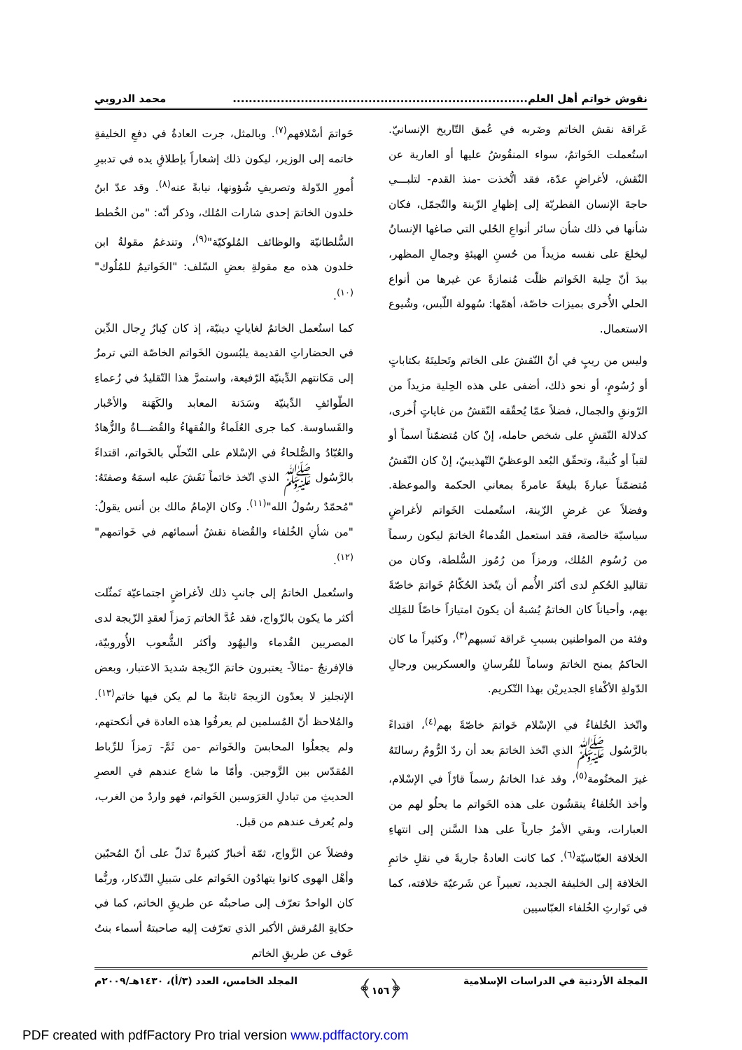نقوش خواتم أهل العلم.......................................................................... محمد الدروبي
عَراقة نقش الخاتم وضَربه في عُمق التّاريخ الإنسانيّ. استُعملت الخَواتمُ، سواء المنقُوشُ عليها أو العارية عن النّقش، لأغراضٍ عدّة، فقد اتُّخذت -منذ القدم- لتلبـــي حاجةَ الإنسان الفطريّة إلى إظهارِ الزّينة والتّجمّل، فكان شأنها في ذلك شأن سائر أنواعِ الحُلي التي صاغها الإنسانُ ليخلعَ على نفسه مزيداً من حُسنِ الهيئةِ وجمالِ المظهر، بيدَ أنّ حِلية الخَواتم ظلّت مُنمازةً عن غيرها من أنواع الحلي الأُخرى بميزات خاصّة، أهمّها: سُهولة اللّبس، وشُيوع الاستعمال.
وليس من ريبٍ في أنّ النّقشَ على الخاتم وتَحليتَهُ بكتاباتٍ أو رُسُومٍ، أو نحو ذلك، أضفى على هذه الحِلية مزيداً من الرّونقِ والجمال، فضلاً عمّا يُحقّقه النّقشُ من غاياتٍ أُخرى، كدلالة النّقشِ على شخص حامله، إنْ كان مُتضمّناً اسماً أو لقباً أو كُنيةً، وتحقّق البُعد الوعظيّ التّهذيبيّ، إنْ كان النّقشُ مُتضمّناً عبارةً بليغةً عامرةً بمعاني الحكمة والموعظة. وفضلاً عن غرضِ الزّينة، استُعملت الخَواتم لأغراضٍ سياسيّة خالصة، فقد استعمل القُدماءُ الخاتمَ ليكون رسماً من رُسُوم المُلك، ورمزاً من رُمُوز السُّلطة، وكان من تقاليدِ الحُكمِ لدى أكثر الأُمم أن يتّخذ الحُكّامُ خَواتمَ خاصّةً بهم، وأحياناً كان الخاتمُ يُشبهُ أن يكونَ امتيازاً خاصّاً للمَلِك وفئة من المواطنين بسببِ عَراقة نَسبهم<sup>(٣)</sup>، وكثيراً ما كان الحاكمُ يمنح الخاتمَ وساماً للفُرسانِ والعسكريين ورجالِ الدّولةِ الأكْفاءِ الجديريْن بهذا التّكريم.
واتّخذ الخُلفاءُ في الإسْلام خَواتمَ خاصّةً بهم<sup>(٤)</sup>، اقتداءً بالرَّسُول ﷺ الذي اتّخذ الخاتمَ بعد أن ردّ الرُّومُ رسالتَهُ غيرَ المختُومة<sup>(٥)</sup>، وقد غدا الخاتمُ رسماً قارّاً في الإسْلام، وأخذ الخُلفاءُ ينقشُون على هذه الخَواتم ما يحلُو لهم من العبارات، وبقي الأمرُ جارياً على هذا السَّنن إلى انتهاءِ الخلافة العبّاسيّة<sup>(٦)</sup>. كما كانت العادةُ جاريةً في نقلِ خاتمِ الخلافة إلى الخليفة الجديد، تعبيراً عن شَرعيّة خلافته، كما في تَوارثِ الخُلفاء العبّاسيين
خَواتمَ أسْلافهم<sup>(٧)</sup>. وبالمثل، جرت العادةُ في دفعِ الخليفةِ خاتمه إلى الوزير، ليكون ذلك إشعاراً بإطلاقِ يده في تدبيرِ أُمورِ الدّولة وتصريفِ شُؤونها، نيابةً عنه<sup>(٨)</sup>. وقد عدّ ابنُ خلدون الخاتمَ إحدى شارات المُلك، وذكر أنّه: "من الخُطط السُّلطانيّة والوظائف المُلوكيّة"<sup>(٩)</sup>، وتندغمُ مقولةُ ابن خلدون هذه مع مقولةِ بعضِ السّلف: "الخَواتيمُ للمُلُوك"<sup>(١٠)</sup>.
كما استُعمل الخاتمُ لغاياتٍ دينيّة، إذ كان كِبارُ رِجال الدِّين في الحضاراتِ القديمة يلبُسون الخَواتم الخاصّة التي ترمزُ إلى مَكانتهم الدِّينيّة الرّفيعة، واستمرَّ هذا التّقليدُ في زُعماءِ الطّوائفِ الدِّينيّة وسَدَنة المعابد والكَهَنة والأحْبار والقَساوسة. كما جرى العُلَماءُ والفُقهاءُ والقُضـــاةُ والزُّهادُ والعُبّادُ والصُّلحاءُ في الإسْلام على التّحلّي بالخَواتم، اقتداءً بالرَّسُول ﷺ الذي اتّخذ خاتماً نَقَشَ عليه اسمَهُ وصفتَهُ: "مُحمّدٌ رسُولُ الله"<sup>(١١)</sup>. وكان الإمامُ مالك بن أنس يقولُ: "من شأنِ الخُلفاء والقُضاة نقشُ أسمائهم في خَواتمهم"<sup>(١٢)</sup>.
واستُعمل الخاتمُ إلى جانبِ ذلك لأغراضٍ اجتماعيّة تَمثّلت أكثر ما يكون بالزّواج، فقد عُدَّ الخاتم رَمزاً لعقدِ الزّيجة لدى المصريين القُدماء واليهُود وأكثر الشُّعوب الأُوروبيّة، فالإفرنجُ -مثالاً- يعتبرون خاتمَ الزّيجة شديدَ الاعتبار، وبعض الإنجليز لا يعدّون الزيجةَ ثابتةً ما لم يكن فيها خاتم<sup>(١٣)</sup>. والمُلاحظ أنّ المُسلمين لم يعرفُوا هذه العادة في أنكحتهم، ولم يجعلُوا المحابسَ والخَواتم -من ثَمَّ- رَمزاً للرِّباط المُقدّس بين الزَّوجين. وأمّا ما شاع عندهم في العصرِ الحديثِ من تبادلِ العَرَوسين الخَواتم، فهو واردٌ من الغرب، ولم يُعرف عندهم من قبل.
وفضلاً عن الزَّواج، ثمّة أخبارٌ كثيرةٌ تَدلّ على أنّ المُحبّين وأهْل الهوى كانوا يتهادُون الخَواتم على سَبيلِ التّذكار، وربُّما كان الواحدُ تعرّف إلى صاحبتُه عن طريقِ الخاتم، كما في حكايةِ المُرقش الأكبر الذي تعرّفت إليه صاحبتهُ أسماء بنتُ عَوف عن طريقِ الخاتم
المجلة الأردنية في الدراسات الإسلامية ﴿١٥٦﴾ المجلد الخامس، العدد (٣/أ)، ١٤٣٠هـ/٢٠٠٩م
PDF created with pdfFactory Pro trial version www.pdffactory.com